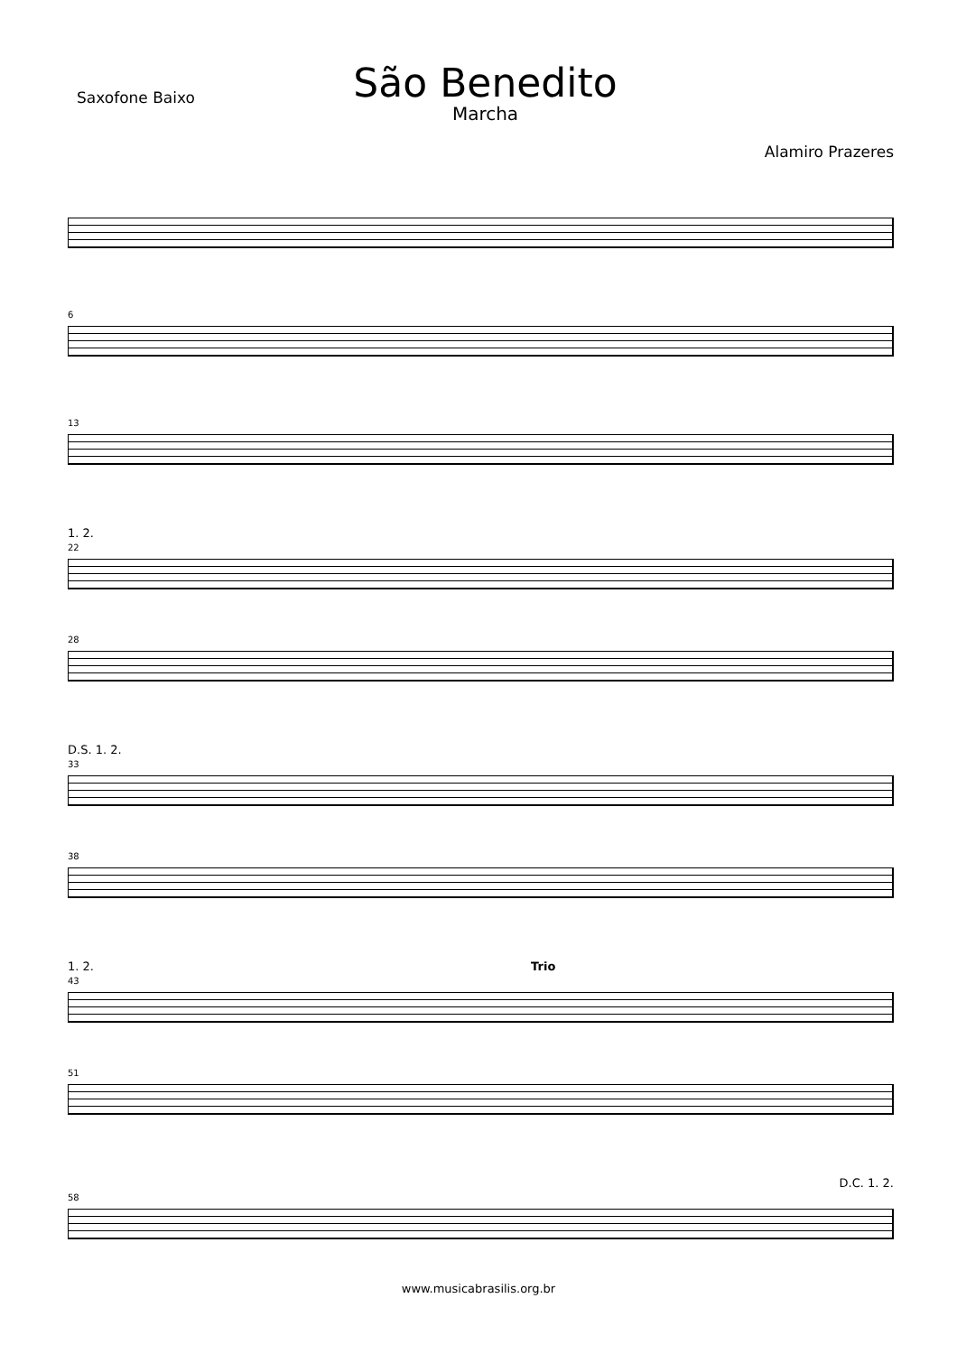Saxofone Baixo
São Benedito
Marcha
Alamiro Prazeres
6
13
1. 2.
22
28
D.S. 1. 2.
33
38
1. 2. Trio
43
51
D.C. 1. 2.
58
www.musicabrasilis.org.br